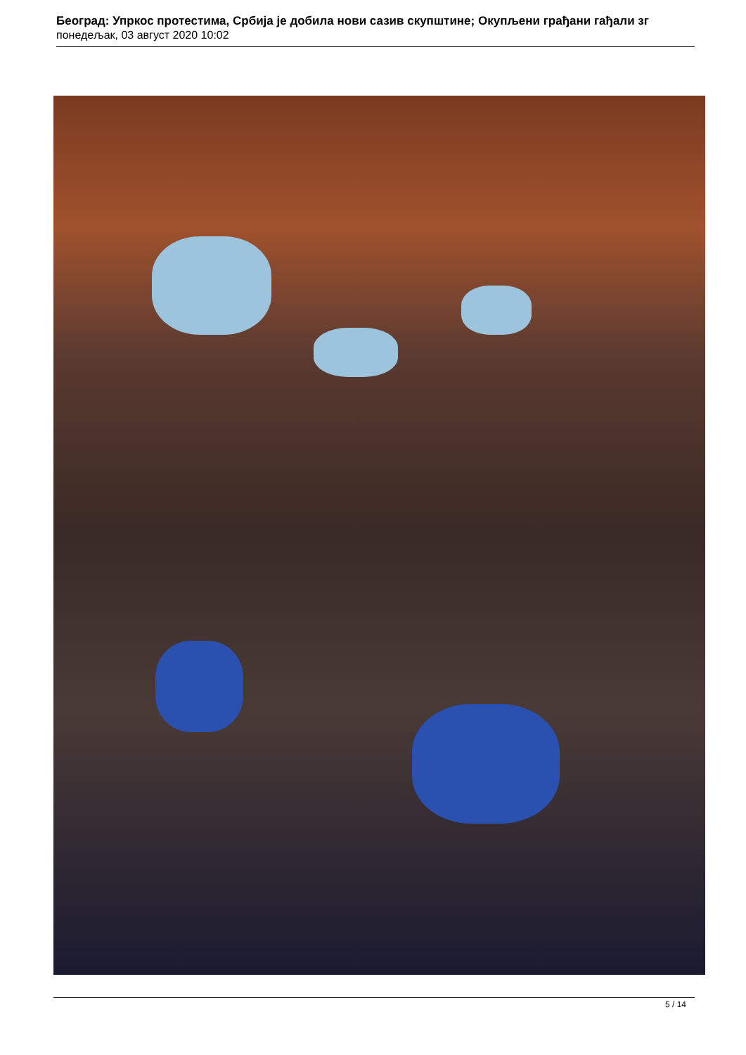Београд: Упркос протестима, Србија је добила нови сазив скупштине; Окупљени грађани гађали зг
понедељак, 03 август 2020 10:02
5 / 14